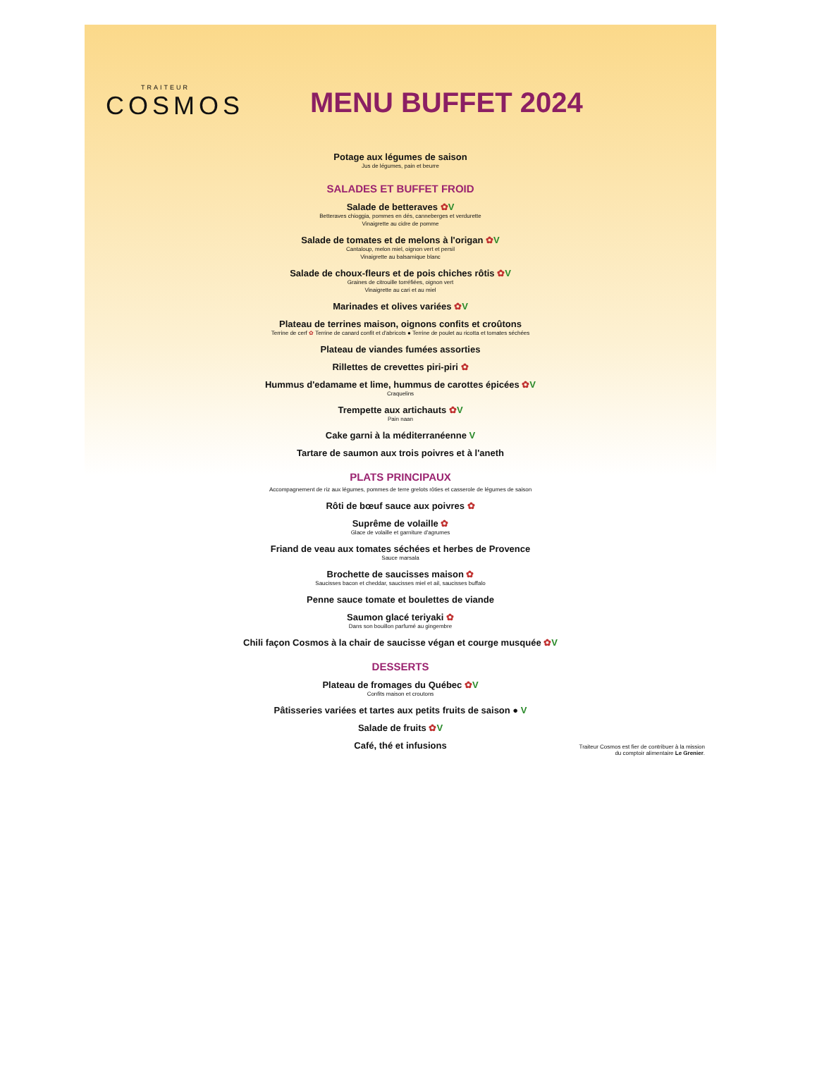TRAITEUR
COSMOS
MENU BUFFET 2024
Potage aux légumes de saison
Jus de légumes, pain et beurre
SALADES ET BUFFET FROID
Salade de betteraves ✿V
Betteraves chioggia, pommes en dés, canneberges et verdurette
Vinaigrette au cidre de pomme
Salade de tomates et de melons à l'origan ✿V
Cantaloup, melon miel, oignon vert et persil
Vinaigrette au balsamique blanc
Salade de choux-fleurs et de pois chiches rôtis ✿V
Graines de citrouille torréfiées, oignon vert
Vinaigrette au cari et au miel
Marinades et olives variées ✿V
Plateau de terrines maison, oignons confits et croûtons
Terrine de cerf ✿ Terrine de canard confit et d'abricots ● Terrine de poulet au ricotta et tomates séchées
Plateau de viandes fumées assorties
Rillettes de crevettes piri-piri ✿
Hummus d'edamame et lime, hummus de carottes épicées ✿V
Craquelins
Trempette aux artichauts ✿V
Pain naan
Cake garni à la méditerranéenne V
Tartare de saumon aux trois poivres et à l'aneth
PLATS PRINCIPAUX
Accompagnement de riz aux légumes, pommes de terre grelots rôties et casserole de légumes de saison
Rôti de bœuf sauce aux poivres ✿
Suprême de volaille ✿
Glace de volaille et garniture d'agrumes
Friand de veau aux tomates séchées et herbes de Provence
Sauce marsala
Brochette de saucisses maison ✿
Saucisses bacon et cheddar, saucisses miel et ail, saucisses buffalo
Penne sauce tomate et boulettes de viande
Saumon glacé teriyaki ✿
Dans son bouillon parfumé au gingembre
Chili façon Cosmos à la chair de saucisse végan et courge musquée ✿V
DESSERTS
Plateau de fromages du Québec ✿V
Confits maison et croutons
Pâtisseries variées et tartes aux petits fruits de saison ● V
Salade de fruits ✿V
Café, thé et infusions
Traiteur Cosmos est fier de contribuer à la mission
du comptoir alimentaire Le Grenier.